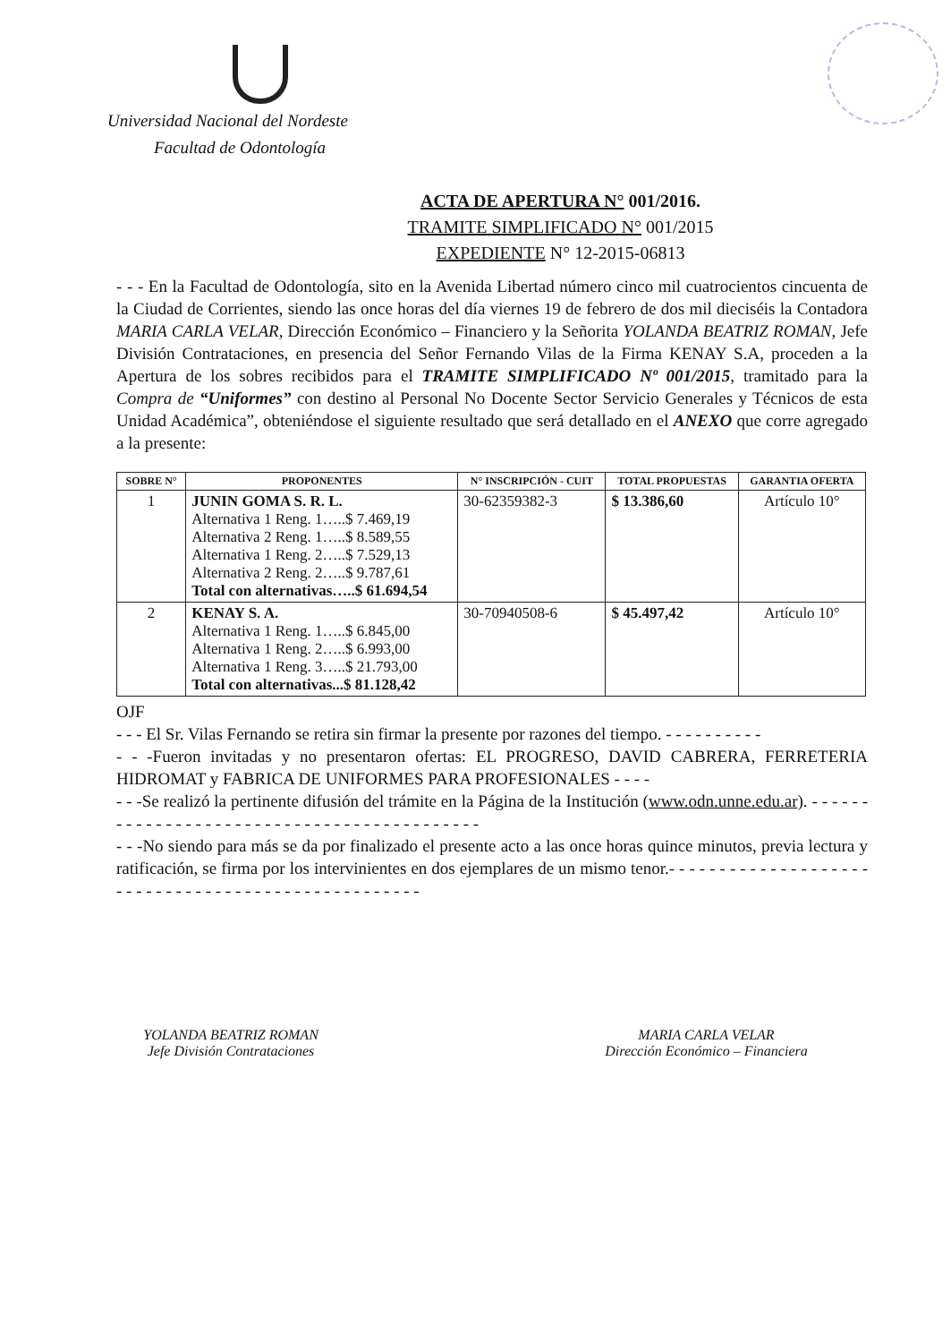Universidad Nacional del Nordeste
Facultad de Odontología
ACTA DE APERTURA N° 001/2016.
TRAMITE SIMPLIFICADO N° 001/2015
EXPEDIENTE N° 12-2015-06813
- - - En la Facultad de Odontología, sito en la Avenida Libertad número cinco mil cuatrocientos cincuenta de la Ciudad de Corrientes, siendo las once horas del día viernes 19 de febrero de dos mil dieciséis la Contadora MARIA CARLA VELAR, Dirección Económico – Financiero y la Señorita YOLANDA BEATRIZ ROMAN, Jefe División Contrataciones, en presencia del Señor Fernando Vilas de la Firma KENAY S.A, proceden a la Apertura de los sobres recibidos para el TRAMITE SIMPLIFICADO Nº 001/2015, tramitado para la Compra de “Uniformes” con destino al Personal No Docente Sector Servicio Generales y Técnicos de esta Unidad Académica”, obteniéndose el siguiente resultado que será detallado en el ANEXO que corre agregado a la presente:
| SOBRE N° | PROPONENTES | N° INSCRIPCIÓN - CUIT | TOTAL PROPUESTAS | GARANTIA OFERTA |
| --- | --- | --- | --- | --- |
| 1 | JUNIN GOMA S. R. L. Alternativa 1 Reng. 1…..$ 7.469,19 Alternativa 2 Reng. 1…..$ 8.589,55 Alternativa 1 Reng. 2…..$ 7.529,13 Alternativa 2 Reng. 2…..$ 9.787,61 Total con alternativas…..$ 61.694,54 | 30-62359382-3 | $ 13.386,60 | Artículo 10° |
| 2 | KENAY S. A. Alternativa 1 Reng. 1…..$ 6.845,00 Alternativa 1 Reng. 2…..$ 6.993,00 Alternativa 1 Reng. 3…..$ 21.793,00 Total con alternativas...$ 81.128,42 | 30-70940508-6 | $ 45.497,42 | Artículo 10° |
OJF
- - - El Sr. Vilas Fernando se retira sin firmar la presente por razones del tiempo. - - - - - - - - - -
- - -Fueron invitadas y no presentaron ofertas: EL PROGRESO, DAVID CABRERA, FERRETERIA HIDROMAT y FABRICA DE UNIFORMES PARA PROFESIONALES - - - -
- - -Se realizó la pertinente difusión del trámite en la Página de la Institución (www.odn.unne.edu.ar). - - - - - - - - - - - - - - - - - - - - - - - - - - - - - - - - - - - - - - - - - - -
- - -No siendo para más se da por finalizado el presente acto a las once horas quince minutos, previa lectura y ratificación, se firma por los intervinientes en dos ejemplares de un mismo tenor.- - - - - - - - - - - - - - - - - - - - - - - - - - - - - - - - - - - - - - - - - - - - - - - - - - -
YOLANDA BEATRIZ ROMAN
Jefe División Contrataciones
MARIA CARLA VELAR
Dirección Económico – Financiera